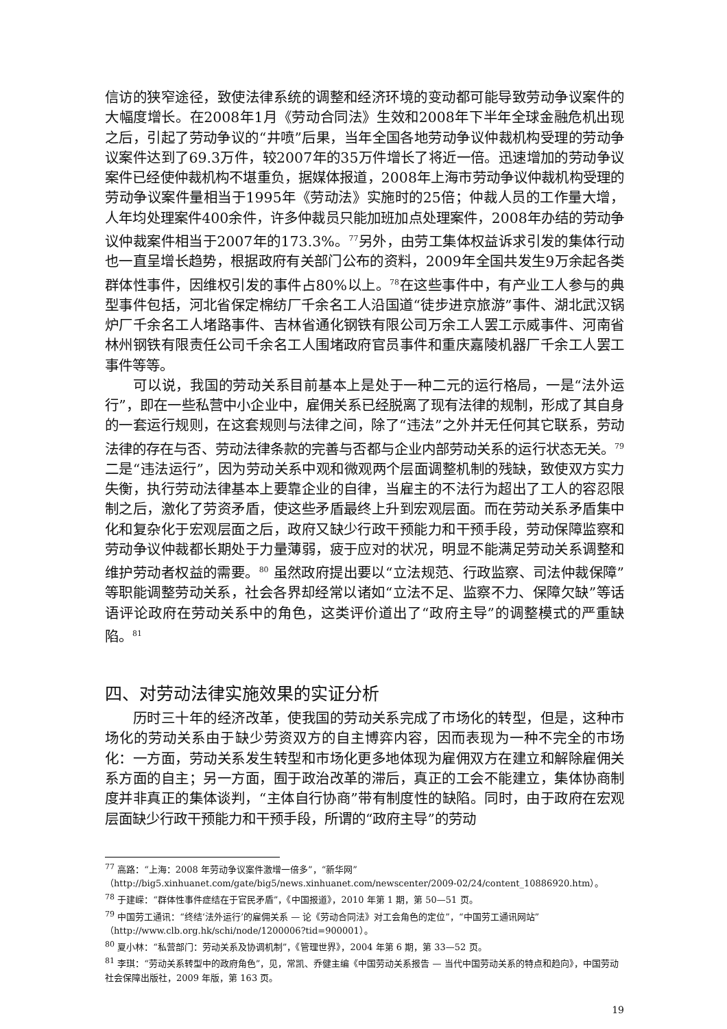信访的狭窄途径，致使法律系统的调整和经济环境的变动都可能导致劳动争议案件的大幅度增长。在2008年1月《劳动合同法》生效和2008年下半年全球金融危机出现之后，引起了劳动争议的“井喷”后果，当年全国各地劳动争议仲裁机构受理的劳动争议案件达到了69.3万件，较2007年的35万件增长了将近一倍。迅速增加的劳动争议案件已经使仲裁机构不堪重负，据媒体报道，2008年上海市劳动争议仲裁机构受理的劳动争议案件量相当于1995年《劳动法》实施时的25倍；仲裁人员的工作量大增，人年均处理案件400余件，许多仲裁员只能加班加点处理案件，2008年办结的劳动争议仲裁案件相当于2007年的173.3%。<sup>77</sup>另外，由劳工集体权益诉求引发的集体行动也一直呈增长趋势，根据政府有关部门公布的资料，2009年全国共发生9万余起各类群体性事件，因维权引发的事件占80%以上。<sup>78</sup>在这些事件中，有产业工人参与的典型事件包括，河北省保定棉纺厂千余名工人沿国道“徒步进京旅游”事件、湖北武汉锅炉厂千余名工人堵路事件、吉林省通化钢铁有限公司万余工人罢工示威事件、河南省林州钢铁有限责任公司千余名工人围堵政府官员事件和重庆嘉陵机器厂千余工人罢工事件等等。
可以说，我国的劳动关系目前基本上是处于一种二元的运行格局，一是“法外运行”，即在一些私营中小企业中，雇佣关系已经脱离了现有法律的规制，形成了其自身的一套运行规则，在这套规则与法律之间，除了“违法”之外并无任何其它联系，劳动法律的存在与否、劳动法律条款的完善与否都与企业内部劳动关系的运行状态无关。<sup>79</sup> 二是“违法运行”，因为劳动关系中观和微观两个层面调整机制的残缺，致使双方实力失衡，执行劳动法律基本上要靠企业的自律，当雇主的不法行为超出了工人的容忍限制之后，激化了劳资矛盾，使这些矛盾最终上升到宏观层面。而在劳动关系矛盾集中化和复杂化于宏观层面之后，政府又缺少行政干预能力和干预手段，劳动保障监察和劳动争议仲裁都长期处于力量薄弱，疲于应对的状况，明显不能满足劳动关系调整和维护劳动者权益的需要。<sup>80</sup> 虽然政府提出要以“立法规范、行政监察、司法仲裁保障”等职能调整劳动关系，社会各界却经常以诸如“立法不足、监察不力、保障欠缺”等话语评论政府在劳动关系中的角色，这类评价道出了“政府主导”的调整模式的严重缺陷。<sup>81</sup>
四、对劳动法律实施效果的实证分析
历时三十年的经济改革，使我国的劳动关系完成了市场化的转型，但是，这种市场化的劳动关系由于缺少劳资双方的自主博弈内容，因而表现为一种不完全的市场化：一方面，劳动关系发生转型和市场化更多地体现为雇佣双方在建立和解除雇佣关系方面的自主；另一方面，囿于政治改革的滞后，真正的工会不能建立，集体协商制度并非真正的集体谈判，“主体自行协商”带有制度性的缺陷。同时，由于政府在宏观层面缺少行政干预能力和干预手段，所谓的“政府主导”的劳动
<sup>77</sup> 高路：“上海：2008 年劳动争议案件激增一倍多”，“新华网”
（http://big5.xinhuanet.com/gate/big5/news.xinhuanet.com/newscenter/2009-02/24/content_10886920.htm）。
<sup>78</sup> 于建嵘：“群体性事件症结在于官民矛盾”，《中国报道》，2010 年第 1 期，第 50—51 页。
<sup>79</sup> 中国劳工通讯：“终结‘法外运行’的雇佣关系 — 论《劳动合同法》对工会角色的定位”，“中国劳工通讯网站”（http://www.clb.org.hk/schi/node/1200006?tid=900001）。
<sup>80</sup> 夏小林：“私营部门：劳动关系及协调机制”，《管理世界》，2004 年第 6 期，第 33—52 页。
<sup>81</sup> 李琪：“劳动关系转型中的政府角色”，见，常凯、乔健主编《中国劳动关系报告 — 当代中国劳动关系的特点和趋向》，中国劳动社会保障出版社，2009 年版，第 163 页。
19